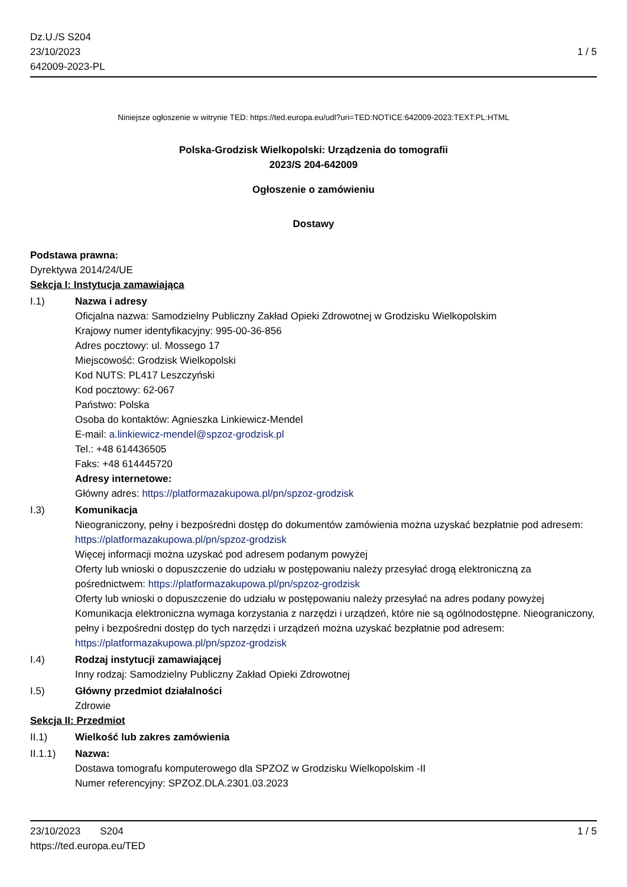Dz.U./S S204
23/10/2023
642009-2023-PL
1 / 5
Niniejsze ogłoszenie w witrynie TED: https://ted.europa.eu/udl?uri=TED:NOTICE:642009-2023:TEXT:PL:HTML
Polska-Grodzisk Wielkopolski: Urządzenia do tomografii
2023/S 204-642009
Ogłoszenie o zamówieniu
Dostawy
Podstawa prawna:
Dyrektywa 2014/24/UE
Sekcja I: Instytucja zamawiająca
I.1) Nazwa i adresy
Oficjalna nazwa: Samodzielny Publiczny Zakład Opieki Zdrowotnej w Grodzisku Wielkopolskim
Krajowy numer identyfikacyjny: 995-00-36-856
Adres pocztowy: ul. Mossego 17
Miejscowość: Grodzisk Wielkopolski
Kod NUTS: PL417 Leszczyński
Kod pocztowy: 62-067
Państwo: Polska
Osoba do kontaktów: Agnieszka Linkiewicz-Mendel
E-mail: a.linkiewicz-mendel@spzoz-grodzisk.pl
Tel.: +48 614436505
Faks: +48 614445720
Adresy internetowe:
Główny adres: https://platformazakupowa.pl/pn/spzoz-grodzisk
I.3) Komunikacja
Nieograniczony, pełny i bezpośredni dostęp do dokumentów zamówienia można uzyskać bezpłatnie pod adresem: https://platformazakupowa.pl/pn/spzoz-grodzisk
Więcej informacji można uzyskać pod adresem podanym powyżej
Oferty lub wnioski o dopuszczenie do udziału w postępowaniu należy przesyłać drogą elektroniczną za pośrednictwem: https://platformazakupowa.pl/pn/spzoz-grodzisk
Oferty lub wnioski o dopuszczenie do udziału w postępowaniu należy przesyłać na adres podany powyżej
Komunikacja elektroniczna wymaga korzystania z narzędzi i urządzeń, które nie są ogólnodostępne. Nieograniczony, pełny i bezpośredni dostęp do tych narzędzi i urządzeń można uzyskać bezpłatnie pod adresem: https://platformazakupowa.pl/pn/spzoz-grodzisk
I.4) Rodzaj instytucji zamawiającej
Inny rodzaj: Samodzielny Publiczny Zakład Opieki Zdrowotnej
I.5) Główny przedmiot działalności
Zdrowie
Sekcja II: Przedmiot
II.1) Wielkość lub zakres zamówienia
II.1.1) Nazwa:
Dostawa tomografu komputerowego dla SPZOZ w Grodzisku Wielkopolskim -II
Numer referencyjny: SPZOZ.DLA.2301.03.2023
23/10/2023 S204
https://ted.europa.eu/TED
1 / 5